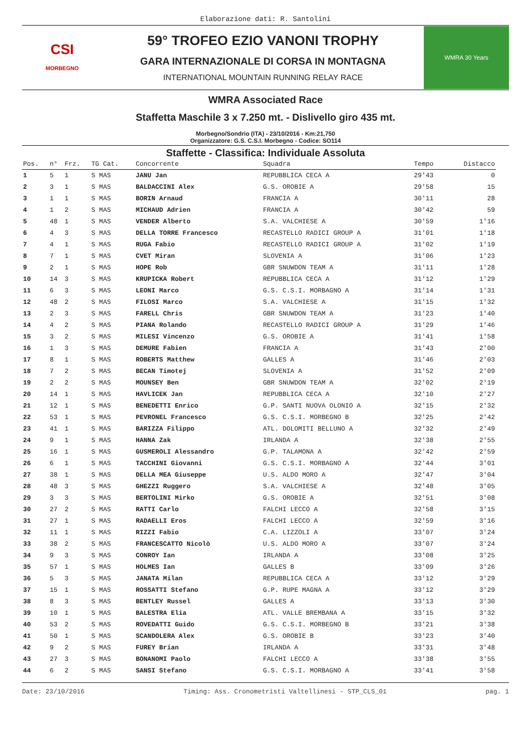Elaborazione dati: R. Santolini
CSI
MORBEGNO
59° TROFEO EZIO VANONI TROPHY
GARA INTERNAZIONALE DI CORSA IN MONTAGNA
INTERNATIONAL MOUNTAIN RUNNING RELAY RACE
WMRA 30 Years
WMRA Associated Race
Staffetta Maschile 3 x 7.250 mt. - Dislivello giro 435 mt.
Morbegno/Sondrio (ITA) - 23/10/2016 - Km:21,750
Organizzatore: G.S. C.S.I. Morbegno - Codice: SO114
Staffette - Classifica: Individuale Assoluta
| Pos. | n° | Frz. | TG Cat. | Concorrente | Squadra | Tempo | Distacco |
| --- | --- | --- | --- | --- | --- | --- | --- |
| 1 | 5 | 1 | S MAS | JANU Jan | REPUBBLICA CECA A | 29'43 | 0 |
| 2 | 3 | 1 | S MAS | BALDACCINI Alex | G.S. OROBIE A | 29'58 | 15 |
| 3 | 1 | 1 | S MAS | BORIN Arnaud | FRANCIA A | 30'11 | 28 |
| 4 | 1 | 2 | S MAS | MICHAUD Adrien | FRANCIA A | 30'42 | 59 |
| 5 | 48 | 1 | S MAS | VENDER Alberto | S.A. VALCHIESE A | 30'59 | 1'16 |
| 6 | 4 | 3 | S MAS | DELLA TORRE Francesco | RECASTELLO RADICI GROUP A | 31'01 | 1'18 |
| 7 | 4 | 1 | S MAS | RUGA Fabio | RECASTELLO RADICI GROUP A | 31'02 | 1'19 |
| 8 | 7 | 1 | S MAS | CVET Miran | SLOVENIA A | 31'06 | 1'23 |
| 9 | 2 | 1 | S MAS | HOPE Rob | GBR SNUWDON TEAM A | 31'11 | 1'28 |
| 10 | 14 | 3 | S MAS | KRUPICKA Robert | REPUBBLICA CECA A | 31'12 | 1'29 |
| 11 | 6 | 3 | S MAS | LEONI Marco | G.S. C.S.I. MORBAGNO A | 31'14 | 1'31 |
| 12 | 48 | 2 | S MAS | FILOSI Marco | S.A. VALCHIESE A | 31'15 | 1'32 |
| 13 | 2 | 3 | S MAS | FARELL Chris | GBR SNUWDON TEAM A | 31'23 | 1'40 |
| 14 | 4 | 2 | S MAS | PIANA Rolando | RECASTELLO RADICI GROUP A | 31'29 | 1'46 |
| 15 | 3 | 2 | S MAS | MILESI Vincenzo | G.S. OROBIE A | 31'41 | 1'58 |
| 16 | 1 | 3 | S MAS | DEMURE Fabien | FRANCIA A | 31'43 | 2'00 |
| 17 | 8 | 1 | S MAS | ROBERTS Matthew | GALLES A | 31'46 | 2'03 |
| 18 | 7 | 2 | S MAS | BECAN Timotej | SLOVENIA A | 31'52 | 2'09 |
| 19 | 2 | 2 | S MAS | MOUNSEY Ben | GBR SNUWDON TEAM A | 32'02 | 2'19 |
| 20 | 14 | 1 | S MAS | HAVLICEK Jan | REPUBBLICA CECA A | 32'10 | 2'27 |
| 21 | 12 | 1 | S MAS | BENEDETTI Enrico | G.P. SANTI NUOVA OLONIO A | 32'15 | 2'32 |
| 22 | 53 | 1 | S MAS | PEVRONEL Francesco | G.S. C.S.I. MORBEGNO B | 32'25 | 2'42 |
| 23 | 41 | 1 | S MAS | BARIZZA Filippo | ATL. DOLOMITI BELLUNO A | 32'32 | 2'49 |
| 24 | 9 | 1 | S MAS | HANNA Zak | IRLANDA A | 32'38 | 2'55 |
| 25 | 16 | 1 | S MAS | GUSMEROLI Alessandro | G.P. TALAMONA A | 32'42 | 2'59 |
| 26 | 6 | 1 | S MAS | TACCHINI Giovanni | G.S. C.S.I. MORBAGNO A | 32'44 | 3'01 |
| 27 | 38 | 1 | S MAS | DELLA MEA Giuseppe | U.S. ALDO MORO A | 32'47 | 3'04 |
| 28 | 48 | 3 | S MAS | GHEZZI Ruggero | S.A. VALCHIESE A | 32'48 | 3'05 |
| 29 | 3 | 3 | S MAS | BERTOLINI Mirko | G.S. OROBIE A | 32'51 | 3'08 |
| 30 | 27 | 2 | S MAS | RATTI Carlo | FALCHI LECCO A | 32'58 | 3'15 |
| 31 | 27 | 1 | S MAS | RADAELLI Eros | FALCHI LECCO A | 32'59 | 3'16 |
| 32 | 11 | 1 | S MAS | RIZZI Fabio | C.A. LIZZOLI A | 33'07 | 3'24 |
| 33 | 38 | 2 | S MAS | FRANCESCATTO Nicolò | U.S. ALDO MORO A | 33'07 | 3'24 |
| 34 | 9 | 3 | S MAS | CONROY Ian | IRLANDA A | 33'08 | 3'25 |
| 35 | 57 | 1 | S MAS | HOLMES Ian | GALLES B | 33'09 | 3'26 |
| 36 | 5 | 3 | S MAS | JANATA Milan | REPUBBLICA CECA A | 33'12 | 3'29 |
| 37 | 15 | 1 | S MAS | ROSSATTI Stefano | G.P. RUPE MAGNA A | 33'12 | 3'29 |
| 38 | 8 | 3 | S MAS | BENTLEY Russel | GALLES A | 33'13 | 3'30 |
| 39 | 10 | 1 | S MAS | BALESTRA Elia | ATL. VALLE BREMBANA A | 33'15 | 3'32 |
| 40 | 53 | 2 | S MAS | ROVEDATTI Guido | G.S. C.S.I. MORBEGNO B | 33'21 | 3'38 |
| 41 | 50 | 1 | S MAS | SCANDOLERA Alex | G.S. OROBIE B | 33'23 | 3'40 |
| 42 | 9 | 2 | S MAS | FUREY Brian | IRLANDA A | 33'31 | 3'48 |
| 43 | 27 | 3 | S MAS | BONANOMI Paolo | FALCHI LECCO A | 33'38 | 3'55 |
| 44 | 6 | 2 | S MAS | SANSI Stefano | G.S. C.S.I. MORBAGNO A | 33'41 | 3'58 |
Date: 23/10/2016 Timing: Ass. Cronometristi Valtellinesi - STP_CLS_01 pag. 1